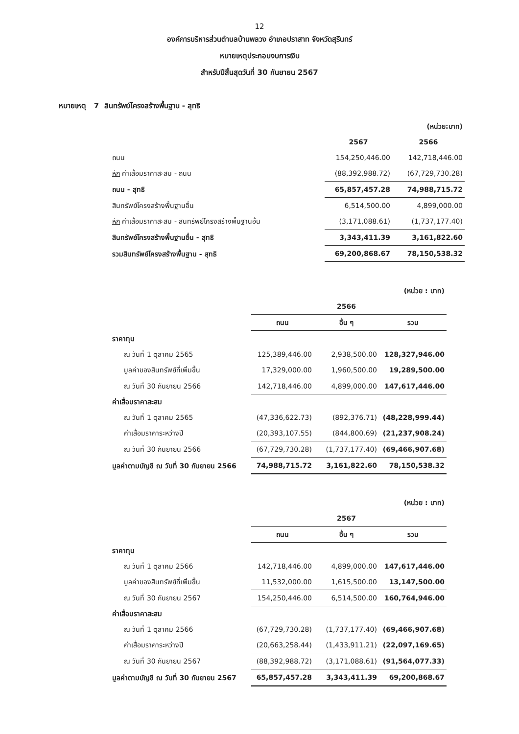12
องค์การบริหารส่วนตำบลบ้านพลวง อำเภอปราสาท จังหวัดสุรินทร์
หมายเหตุประกอบงบการเงิน
สำหรับปีสิ้นสุดวันที่ 30 กันยายน 2567
หมายเหตุ 7 สินทรัพย์โครงสร้างพื้นฐาน - สุทธิ
| | | (หน่วย:บาท) |
| | 2567 | 2566 |
| ถนน | 154,250,446.00 | 142,718,446.00 |
| หัก ค่าเสื่อมราคาสะสม - ถนน | (88,392,988.72) | (67,729,730.28) |
| ถนน - สุทธิ | 65,857,457.28 | 74,988,715.72 |
| สินทรัพย์โครงสร้างพื้นฐานอื่น | 6,514,500.00 | 4,899,000.00 |
| หัก ค่าเสื่อมราคาสะสม - สินทรัพย์โครงสร้างพื้นฐานอื่น | (3,171,088.61) | (1,737,177.40) |
| สินทรัพย์โครงสร้างพื้นฐานอื่น - สุทธิ | 3,343,411.39 | 3,161,822.60 |
| รวมสินทรัพย์โครงสร้างพื้นฐาน - สุทธิ | 69,200,868.67 | 78,150,538.32 |
| | | | (หน่วย : บาท) |
| | | 2566 | |
| | ถนน | อื่น ๆ | รวม |
| ราคาทุน | | | |
| ณ วันที่ 1 ตุลาคม 2565 | 125,389,446.00 | 2,938,500.00 | 128,327,946.00 |
| มูลค่าของสินทรัพย์ที่เพิ่มขึ้น | 17,329,000.00 | 1,960,500.00 | 19,289,500.00 |
| ณ วันที่ 30 กันยายน 2566 | 142,718,446.00 | 4,899,000.00 | 147,617,446.00 |
| ค่าเสื่อมราคาสะสม | | | |
| ณ วันที่ 1 ตุลาคม 2565 | (47,336,622.73) | (892,376.71) | (48,228,999.44) |
| ค่าเสื่อมราคาระหว่างปี | (20,393,107.55) | (844,800.69) | (21,237,908.24) |
| ณ วันที่ 30 กันยายน 2566 | (67,729,730.28) | (1,737,177.40) | (69,466,907.68) |
| มูลค่าตามบัญชี ณ วันที่ 30 กันยายน 2566 | 74,988,715.72 | 3,161,822.60 | 78,150,538.32 |
| | | | (หน่วย : บาท) |
| | | 2567 | |
| | ถนน | อื่น ๆ | รวม |
| ราคาทุน | | | |
| ณ วันที่ 1 ตุลาคม 2566 | 142,718,446.00 | 4,899,000.00 | 147,617,446.00 |
| มูลค่าของสินทรัพย์ที่เพิ่มขึ้น | 11,532,000.00 | 1,615,500.00 | 13,147,500.00 |
| ณ วันที่ 30 กันยายน 2567 | 154,250,446.00 | 6,514,500.00 | 160,764,946.00 |
| ค่าเสื่อมราคาสะสม | | | |
| ณ วันที่ 1 ตุลาคม 2566 | (67,729,730.28) | (1,737,177.40) | (69,466,907.68) |
| ค่าเสื่อมราคาระหว่างปี | (20,663,258.44) | (1,433,911.21) | (22,097,169.65) |
| ณ วันที่ 30 กันยายน 2567 | (88,392,988.72) | (3,171,088.61) | (91,564,077.33) |
| มูลค่าตามบัญชี ณ วันที่ 30 กันยายน 2567 | 65,857,457.28 | 3,343,411.39 | 69,200,868.67 |